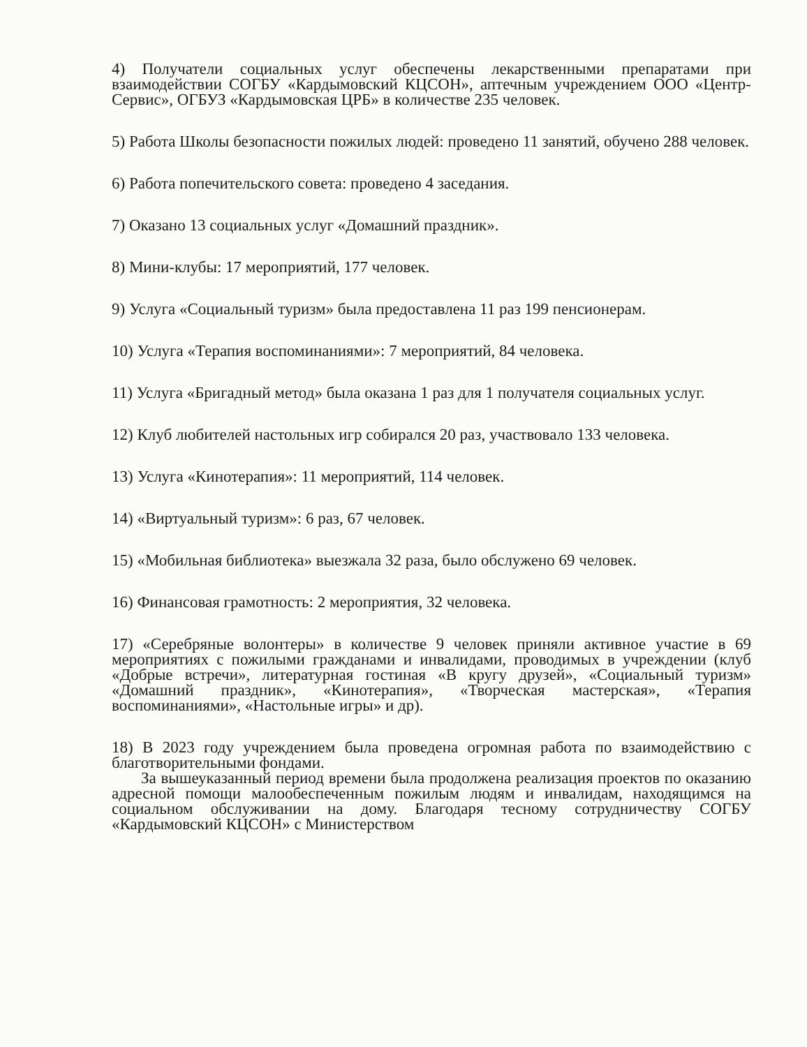4) Получатели социальных услуг обеспечены лекарственными препаратами при взаимодействии СОГБУ «Кардымовский КЦСОН», аптечным учреждением ООО «Центр-Сервис», ОГБУЗ «Кардымовская ЦРБ» в количестве 235 человек.
5) Работа Школы безопасности пожилых людей: проведено 11 занятий, обучено 288 человек.
6) Работа попечительского совета: проведено 4 заседания.
7) Оказано 13 социальных услуг «Домашний праздник».
8) Мини-клубы: 17 мероприятий, 177 человек.
9) Услуга «Социальный туризм» была предоставлена 11 раз 199 пенсионерам.
10) Услуга «Терапия воспоминаниями»: 7 мероприятий, 84 человека.
11) Услуга «Бригадный метод» была оказана 1 раз для 1 получателя социальных услуг.
12) Клуб любителей настольных игр собирался 20 раз, участвовало 133 человека.
13) Услуга «Кинотерапия»: 11 мероприятий, 114 человек.
14) «Виртуальный туризм»: 6 раз, 67 человек.
15) «Мобильная библиотека» выезжала 32 раза, было обслужено 69 человек.
16) Финансовая грамотность: 2 мероприятия, 32 человека.
17) «Серебряные волонтеры» в количестве 9 человек приняли активное участие в 69 мероприятиях с пожилыми гражданами и инвалидами, проводимых в учреждении (клуб «Добрые встречи», литературная гостиная «В кругу друзей», «Социальный туризм» «Домашний праздник», «Кинотерапия», «Творческая мастерская», «Терапия воспоминаниями», «Настольные игры» и др).
18) В 2023 году учреждением была проведена огромная работа по взаимодействию с благотворительными фондами.
За вышеуказанный период времени была продолжена реализация проектов по оказанию адресной помощи малообеспеченным пожилым людям и инвалидам, находящимся на социальном обслуживании на дому. Благодаря тесному сотрудничеству СОГБУ «Кардымовский КЦСОН» с Министерством